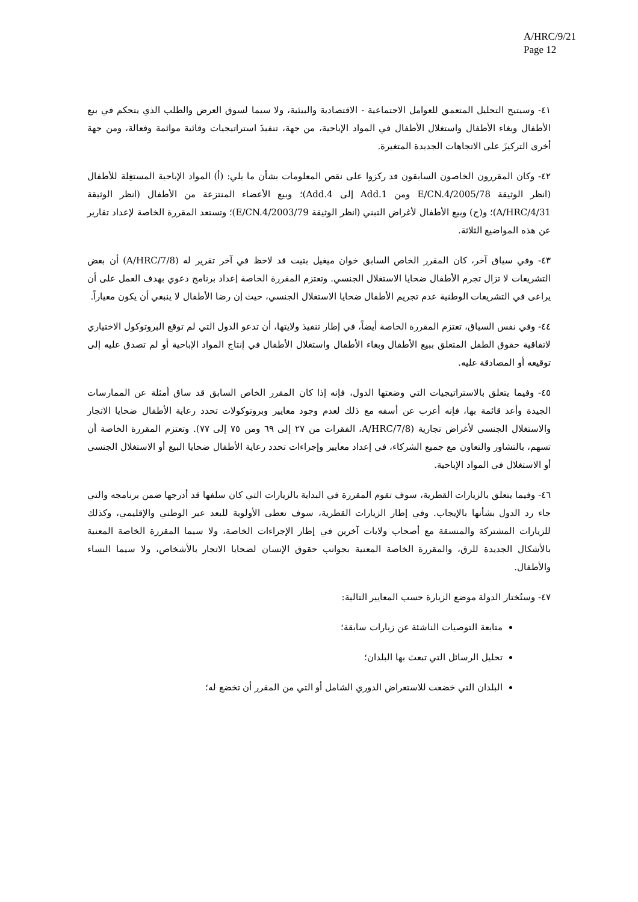A/HRC/9/21
Page 12
٤١- وسيتيح التحليل المتعمق للعوامل الاجتماعية - الاقتصادية والبيئية، ولا سيما لسوق العرض والطلب الذي يتحكم في بيع الأطفال وبغاء الأطفال واستغلال الأطفال في المواد الإباحية، من جهة، تنفيذَ استراتيجيات وقائية موائمة وفعالة، ومن جهة أخرى التركيزَ على الاتجاهات الجديدة المتغيرة.
٤٢- وكان المقررون الخاصون السابقون قد ركزوا على نقص المعلومات بشأن ما يلي: (أ) المواد الإباحية المستغِلة للأطفال (انظر الوثيقة E/CN.4/2005/78 ومن Add.1 إلى Add.4)؛ وبيع الأعضاء المنتزعة من الأطفال (انظر الوثيقة A/HRC/4/31)؛ و(ج) وبيع الأطفال لأغراض التبني (انظر الوثيقة E/CN.4/2003/79)؛ وتستعد المقررة الخاصة لإعداد تقارير عن هذه المواضيع الثلاثة.
٤٣- وفي سياق آخر، كان المقرر الخاص السابق خوان ميغيل بتيت قد لاحظ في آخر تقرير له (A/HRC/7/8) أن بعض التشريعات لا تزال تجرم الأطفال ضحايا الاستغلال الجنسي. وتعتزم المقررة الخاصة إعداد برنامج دعوي بهدف العمل على أن يراعى في التشريعات الوطنية عدم تجريم الأطفال ضحايا الاستغلال الجنسي، حيث إن رضا الأطفال لا ينبغي أن يكون معياراً.
٤٤- وفي نفس السياق، تعتزم المقررة الخاصة أيضاً، في إطار تنفيذ ولايتها، أن تدعو الدول التي لم توقع البروتوكول الاختياري لاتفاقية حقوق الطفل المتعلق ببيع الأطفال وبغاء الأطفال واستغلال الأطفال في إنتاج المواد الإباحية أو لم تصدق عليه إلى توقيعه أو المصادقة عليه.
٤٥- وفيما يتعلق بالاستراتيجيات التي وضعتها الدول، فإنه إذا كان المقرر الخاص السابق قد ساق أمثلة عن الممارسات الجيدة وأعد قائمة بها، فإنه أعرب عن أسفه مع ذلك لعدم وجود معايير وبروتوكولات تحدد رعاية الأطفال ضحايا الاتجار والاستغلال الجنسي لأغراض تجارية (A/HRC/7/8، الفقرات من ٢٧ إلى ٦٩ ومن ٧٥ إلى ٧٧). وتعتزم المقررة الخاصة أن تسهم، بالتشاور والتعاون مع جميع الشركاء، في إعداد معايير وإجراءات تحدد رعاية الأطفال ضحايا البيع أو الاستغلال الجنسي أو الاستغلال في المواد الإباحية.
٤٦- وفيما يتعلق بالزيارات القطرية، سوف تقوم المقررة في البداية بالزيارات التي كان سلفها قد أدرجها ضمن برنامجه والتي جاء رد الدول بشأنها بالإيجاب. وفي إطار الزيارات القطرية، سوف تعطى الأولوية للبعد عبر الوطني والإقليمي، وكذلك للزيارات المشتركة والمنسقة مع أصحاب ولايات آخرين في إطار الإجراءات الخاصة، ولا سيما المقررة الخاصة المعنية بالأشكال الجديدة للرق، والمقررة الخاصة المعنية بجوانب حقوق الإنسان لضحايا الاتجار بالأشخاص، ولا سيما النساء والأطفال.
٤٧- وستُختار الدولة موضع الزيارة حسب المعايير التالية:
متابعة التوصيات الناشئة عن زيارات سابقة؛
تحليل الرسائل التي تبعث بها البلدان؛
البلدان التي خضعت للاستعراض الدوري الشامل أو التي من المقرر أن تخضع له؛